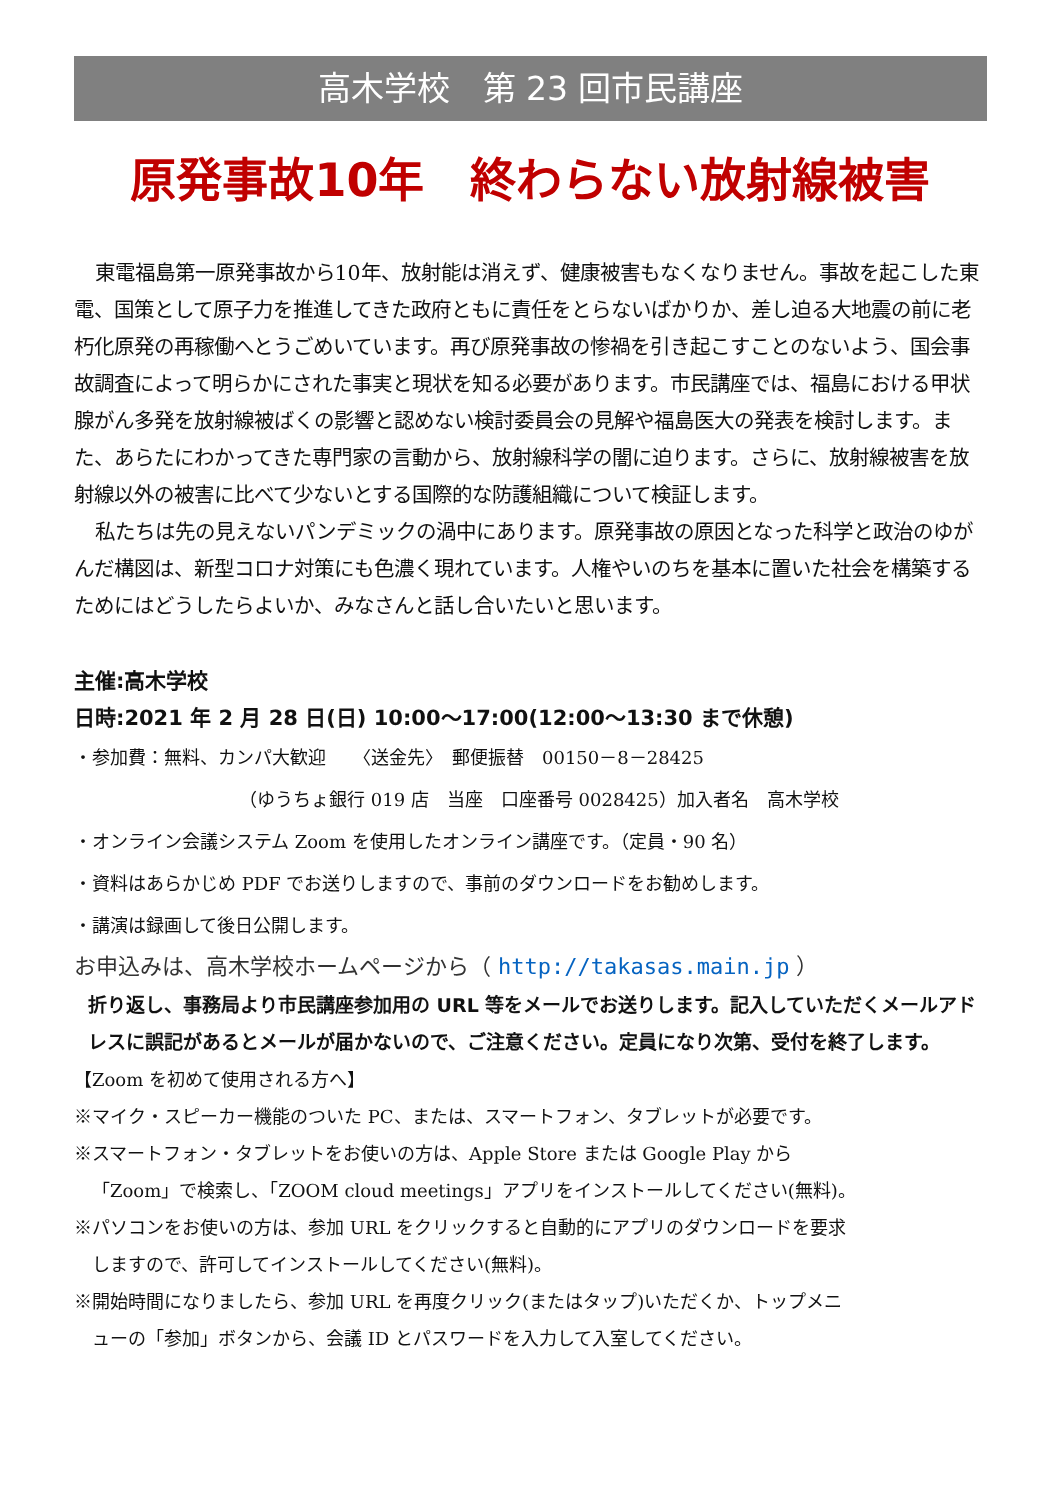高木学校　第 23 回市民講座
原発事故10年　終わらない放射線被害
東電福島第一原発事故から10年、放射能は消えず、健康被害もなくなりません。事故を起こした東電、国策として原子力を推進してきた政府ともに責任をとらないばかりか、差し迫る大地震の前に老朽化原発の再稼働へとうごめいています。再び原発事故の惨禍を引き起こすことのないよう、国会事故調査によって明らかにされた事実と現状を知る必要があります。市民講座では、福島における甲状腺がん多発を放射線被ばくの影響と認めない検討委員会の見解や福島医大の発表を検討します。また、あらたにわかってきた専門家の言動から、放射線科学の闇に迫ります。さらに、放射線被害を放射線以外の被害に比べて少ないとする国際的な防護組織について検証します。
私たちは先の見えないパンデミックの渦中にあります。原発事故の原因となった科学と政治のゆがんだ構図は、新型コロナ対策にも色濃く現れています。人権やいのちを基本に置いた社会を構築するためにはどうしたらよいか、みなさんと話し合いたいと思います。
主催:高木学校
日時:2021 年 2 月 28 日(日) 10:00～17:00(12:00～13:30 まで休憩)
・参加費：無料、カンパ大歓迎　　〈送金先〉　郵便振替　00150－8－28425
（ゆうちょ銀行 019 店　当座　口座番号 0028425）加入者名　高木学校
・オンライン会議システム Zoom を使用したオンライン講座です。（定員・90 名）
・資料はあらかじめ PDF でお送りしますので、事前のダウンロードをお勧めします。
・講演は録画して後日公開します。
お申込みは、高木学校ホームページから（ http://takasas.main.jp ）
折り返し、事務局より市民講座参加用の URL 等をメールでお送りします。記入していただくメールアドレスに誤記があるとメールが届かないので、ご注意ください。定員になり次第、受付を終了します。
【Zoom を初めて使用される方へ】
※マイク・スピーカー機能のついた PC、または、スマートフォン、タブレットが必要です。
※スマートフォン・タブレットをお使いの方は、Apple Store または Google Play から
「Zoom」で検索し、「ZOOM cloud meetings」アプリをインストールしてください(無料)。
※パソコンをお使いの方は、参加 URL をクリックすると自動的にアプリのダウンロードを要求
しますので、許可してインストールしてください(無料)。
※開始時間になりましたら、参加 URL を再度クリック(またはタップ)いただくか、トップメニ
ューの「参加」ボタンから、会議 ID とパスワードを入力して入室してください。